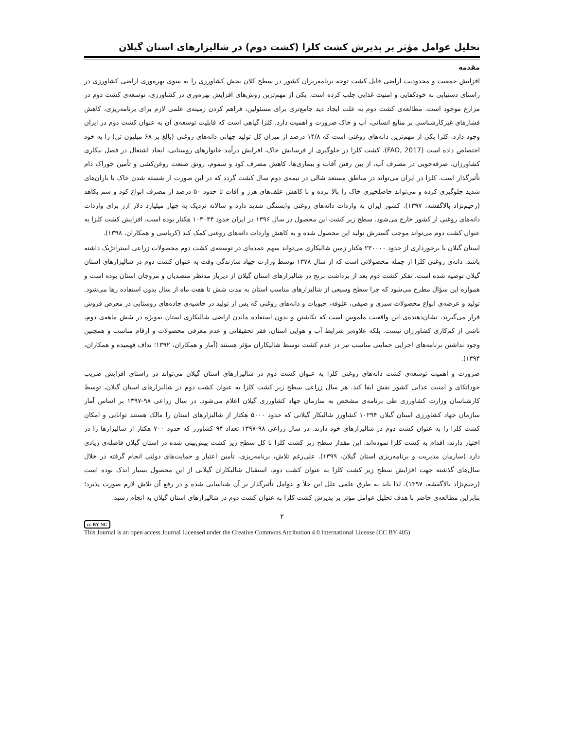تحلیل عوامل مؤثر بر پذیرش کشت کلزا (کشت دوم) در شالیزارهای استان گیلان
مقدمه
افزایش جمعیت و محدودیت اراضی قابل کشت توجه برنامه‌ریزان کشور در سطح کلان بخش کشاورزی را به سوی بهره‌وری اراضی کشاورزی در راستای دستیابی به خودکفایی و امنیت غذایی جلب کرده است. یکی از مهم‌ترین روش‌های افزایش بهره‌وری در کشاورزی، توسعه‌ی کشت دوم در مزارع موجود است. مطالعه‌ی کشت دوم به علت ایجاد دید جامع‌تری برای مسئولین، فراهم کردن زمینه‌ی علمی لازم برای برنامه‌ریزی، کاهش فشارهای غیرکارشناسی بر منابع انسانی، آب و خاک ضرورت و اهمیت دارد. کلزا گیاهی است که قابلیت توسعه‌ی آن به عنوان کشت دوم در ایران وجود دارد. کلزا یکی از مهم‌ترین دانه‌های روغنی است که ۱۴/۸ درصد از میزان کل تولید جهانی دانه‌های روغنی (بالغ بر ۶۸ میلیون تن) را به خود اختصاص داده است (FAO, 2017). کشت کلزا در جلوگیری از فرسایش خاک، افزایش درآمد خانوارهای روستایی، ایجاد اشتغال در فصل بیکاری کشاورزان، صرفه‌جویی در مصرف آب، از بین رفتن آفات و بیماری‌ها، کاهش مصرف کود و سموم، رونق صنعت روغن‌کشی و تأمین خوراک دام تأثیرگذار است. کلزا در ایران می‌تواند در مناطق مستعد شالی در نیمه‌ی دوم سال کشت گردد که در این صورت از شسته شدن خاک با باران‌های شدید جلوگیری کرده و می‌تواند حاصلخیزی خاک را بالا برده و با کاهش علف‌های هرز و آفات تا حدود ۵۰ درصد از مصرف انواع کود و سم بکاهد (رحیم‌نژاد بالاگفشه، ۱۳۹۷). کشور ایران به واردات دانه‌های روغنی وابستگی شدید دارد و سالانه نزدیک به چهار میلیارد دلار ارز برای واردات دانه‌های روغنی از کشور خارج می‌شود. سطح زیر کشت این محصول در سال ۱۳۹۶ در ایران حدود ۱۰۳۰۴۴ هکتار بوده است. افزایش کشت کلزا به عنوان کشت دوم می‌تواند موجب گسترش تولید این محصول شده و به کاهش واردات دانه‌های روغنی کمک کند (کرباسی و همکاران، ۱۳۹۸).
استان گیلان با برخورداری از حدود ۲۳۰۰۰۰ هکتار زمین شالیکاری می‌تواند سهم عمده‌ای در توسعه‌ی کشت دوم محصولات زراعی استراتژیک داشته باشد. دانه‌ی روغنی کلزا از جمله محصولاتی است که از سال ۱۳۷۸ توسط وزارت جهاد سازندگی وقت به عنوان کشت دوم در شالیزارهای استان گیلان توصیه شده است. تفکر کشت دوم بعد از برداشت برنج در شالیزارهای استان گیلان از دیرباز مدنظر متصدیان و مروجان استان بوده است و همواره این سؤال مطرح می‌شود که چرا سطح وسیعی از شالیزارهای مناسب استان به مدت شش تا هفت ماه از سال بدون استفاده رها می‌شود. تولید و عرضه‌ی انواع محصولات سبزی و صیفی، علوفه، حبوبات و دانه‌های روغنی که پس از تولید در حاشیه‌ی جاده‌های روستایی در معرض فروش قرار می‌گیرند، نشان‌دهنده‌ی این واقعیت ملموس است که نکاشتن و بدون استفاده ماندن اراضی شالیکاری استان به‌ویژه در شش ماهه‌ی دوم، ناشی از کم‌کاری کشاورزان نیست. بلکه علاوه‌بر شرایط آب و هوایی استان، فقر تحقیقاتی و عدم معرفی محصولات و ارقام مناسب و همچنین وجود نداشتن برنامه‌های اجرایی حمایتی مناسب نیز در عدم کشت توسط شالیکاران مؤثر هستند (آمار و همکاران، ۱۳۹۲؛ نداف فهمیده و همکاران، ۱۳۹۴).
ضرورت و اهمیت توسعه‌ی کشت دانه‌های روغنی کلزا به عنوان کشت دوم در شالیزارهای استان گیلان می‌تواند در راستای افزایش ضریب خوداتکای و امنیت غذایی کشور نقش ایفا کند. هر سال زراعی سطح زیر کشت کلزا به عنوان کشت دوم در شالیزارهای استان گیلان، توسط کارشناسان وزارت کشاورزی طی برنامه‌ی مشخص به سازمان جهاد کشاورزی گیلان اعلام می‌شود. در سال زراعی ۹۸-۱۳۹۷ بر اساس آمار سازمان جهاد کشاورزی استان گیلان ۱۰۲۹۴ کشاورز شالیکار گیلانی که حدود ۵۰۰۰ هکتار از شالیزارهای استان را مالک هستند توانایی و امکان کشت کلزا را به عنوان کشت دوم در شالیزارهای خود دارند. در سال زراعی ۹۸-۱۳۹۷ تعداد ۹۴ کشاورز که حدود ۷۰۰ هکتار از شالیزارها را در اختیار دارند، اقدام به کشت کلزا نموده‌اند. این مقدار سطح زیر کشت کلزا با کل سطح زیر کشت پیش‌بینی شده در استان گیلان فاصله‌ی زیادی دارد (سازمان مدیریت و برنامه‌ریزی استان گیلان، ۱۳۹۹). علی‌رغم تلاش، برنامه‌ریزی، تأمین اعتبار و حمایت‌های دولتی انجام گرفته در خلال سال‌های گذشته جهت افزایش سطح زیر کشت کلزا به عنوان کشت دوم، استقبال شالیکاران گیلانی از این محصول بسیار اندک بوده است (رحیم‌نژاد بالاگفشه، ۱۳۹۷). لذا باید به طرق علمی علل این خلأ و عوامل تأثیرگذار بر آن شناسایی شده و در رفع آن تلاش لازم صورت پذیرد؛ بنابراین مطالعه‌ی حاضر با هدف تحلیل عوامل مؤثر بر پذیرش کشت کلزا به عنوان کشت دوم در شالیزارهای استان گیلان به انجام رسید.
۲
cc BY NC
This Journal is an open access Journal Licensed under the Creative Commons Attribution 4.0 International License (CC BY 405)